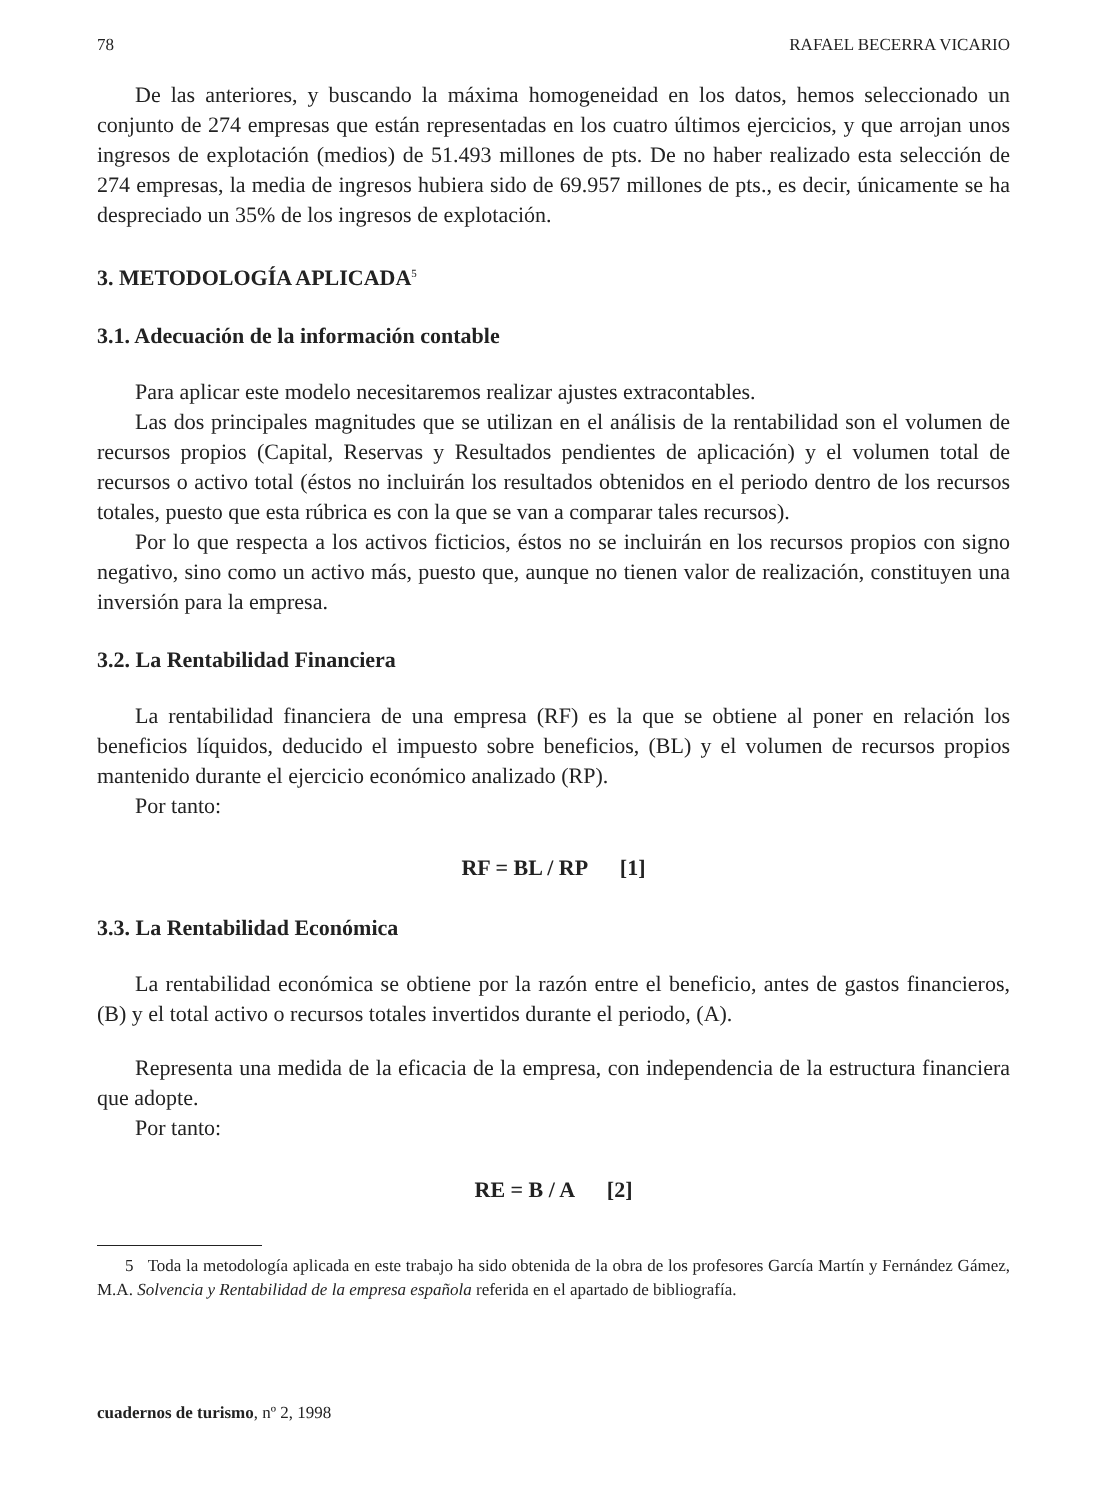78 RAFAEL BECERRA VICARIO
De las anteriores, y buscando la máxima homogeneidad en los datos, hemos seleccionado un conjunto de 274 empresas que están representadas en los cuatro últimos ejercicios, y que arrojan unos ingresos de explotación (medios) de 51.493 millones de pts. De no haber realizado esta selección de 274 empresas, la media de ingresos hubiera sido de 69.957 millones de pts., es decir, únicamente se ha despreciado un 35% de los ingresos de explotación.
3. METODOLOGÍA APLICADA<sup>5</sup>
3.1. Adecuación de la información contable
Para aplicar este modelo necesitaremos realizar ajustes extracontables.
Las dos principales magnitudes que se utilizan en el análisis de la rentabilidad son el volumen de recursos propios (Capital, Reservas y Resultados pendientes de aplicación) y el volumen total de recursos o activo total (éstos no incluirán los resultados obtenidos en el periodo dentro de los recursos totales, puesto que esta rúbrica es con la que se van a comparar tales recursos).
Por lo que respecta a los activos ficticios, éstos no se incluirán en los recursos propios con signo negativo, sino como un activo más, puesto que, aunque no tienen valor de realización, constituyen una inversión para la empresa.
3.2. La Rentabilidad Financiera
La rentabilidad financiera de una empresa (RF) es la que se obtiene al poner en relación los beneficios líquidos, deducido el impuesto sobre beneficios, (BL) y el volumen de recursos propios mantenido durante el ejercicio económico analizado (RP).
Por tanto:
RF = BL / RP [1]
3.3. La Rentabilidad Económica
La rentabilidad económica se obtiene por la razón entre el beneficio, antes de gastos financieros, (B) y el total activo o recursos totales invertidos durante el periodo, (A).
Representa una medida de la eficacia de la empresa, con independencia de la estructura financiera que adopte.
Por tanto:
RE = B / A [2]
5 Toda la metodología aplicada en este trabajo ha sido obtenida de la obra de los profesores García Martín y Fernández Gámez, M.A. Solvencia y Rentabilidad de la empresa española referida en el apartado de bibliografía.
cuadernos de turismo, nº 2, 1998